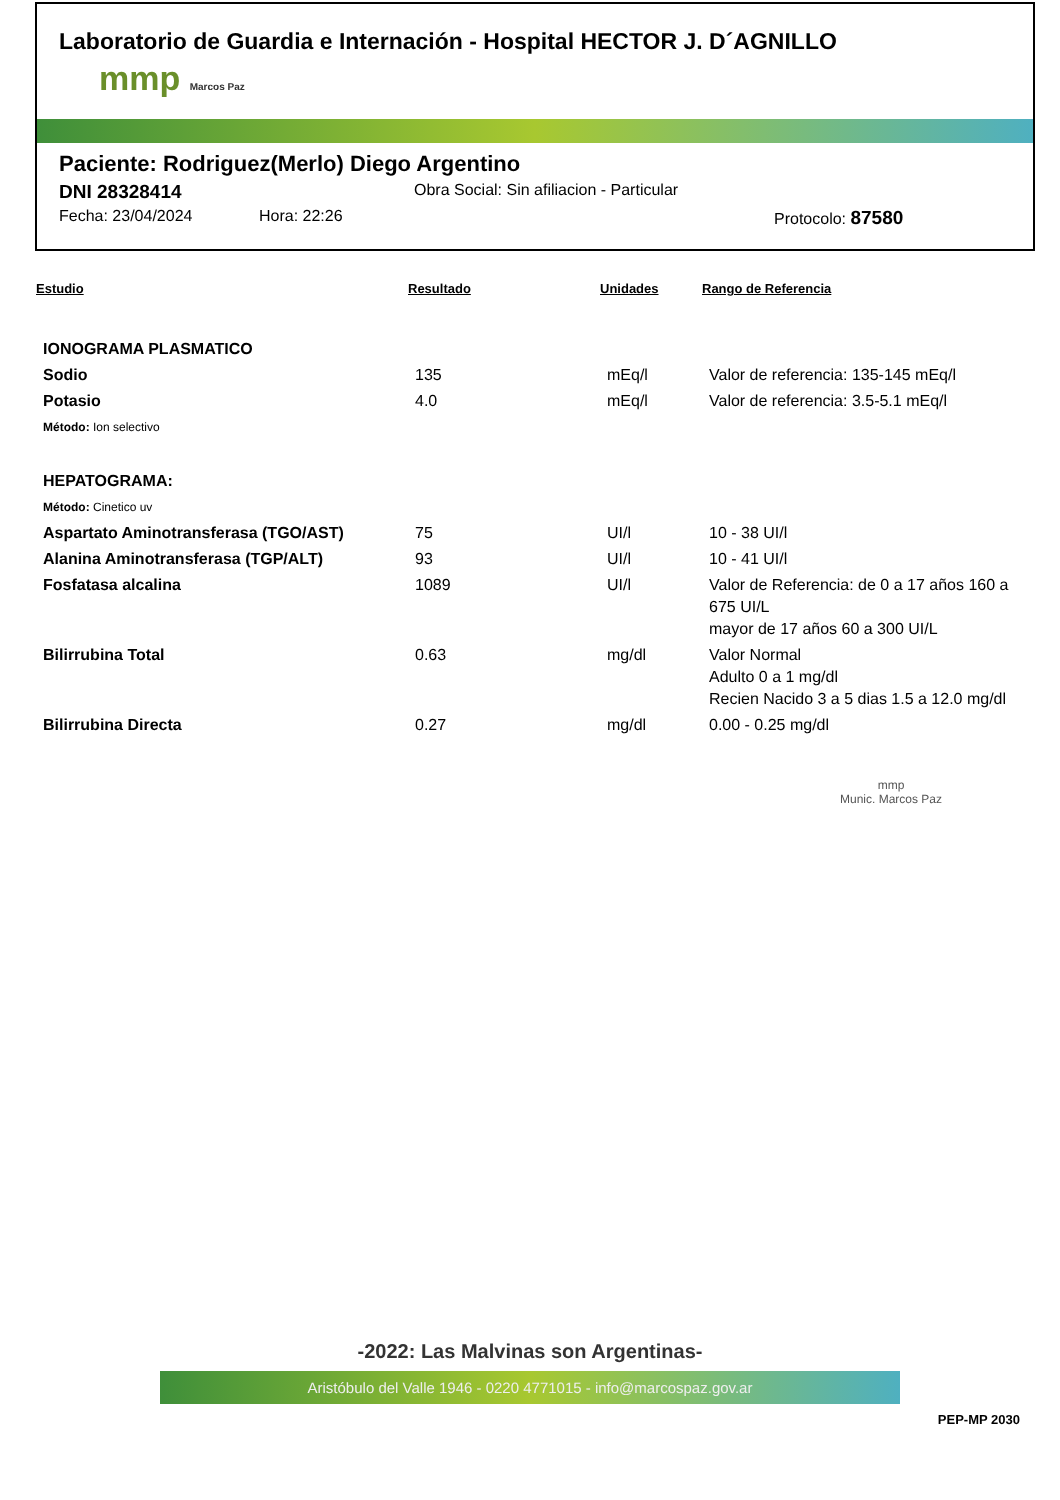Laboratorio de Guardia e Internación - Hospital HECTOR J. D´AGNILLO
mmp Marcos Paz
Paciente: Rodriguez(Merlo) Diego Argentino
DNI 28328414 Obra Social: Sin afiliacion - Particular
Fecha: 23/04/2024 Hora: 22:26 Protocolo: 87580
| Estudio | Resultado | Unidades | Rango de Referencia |
| --- | --- | --- | --- |
| IONOGRAMA PLASMATICO | | | |
| Sodio | 135 | mEq/l | Valor de referencia: 135-145 mEq/l |
| Potasio | 4.0 | mEq/l | Valor de referencia: 3.5-5.1 mEq/l |
| Método: Ion selectivo | | | |
| HEPATOGRAMA: | | | |
| Método: Cinetico uv | | | |
| Aspartato Aminotransferasa (TGO/AST) | 75 | UI/l | 10 - 38 UI/l |
| Alanina Aminotransferasa (TGP/ALT) | 93 | UI/l | 10 - 41 UI/l |
| Fosfatasa alcalina | 1089 | UI/l | Valor de Referencia: de 0 a 17 años 160 a 675 UI/L mayor de 17 años 60 a 300 UI/L |
| Bilirrubina Total | 0.63 | mg/dl | Valor Normal Adulto 0 a 1 mg/dl Recien Nacido 3 a 5 dias 1.5 a 12.0 mg/dl |
| Bilirrubina Directa | 0.27 | mg/dl | 0.00 - 0.25 mg/dl |
mmp
Munic. Marcos Paz
-2022: Las Malvinas son Argentinas-
Aristóbulo del Valle 1946 - 0220 4771015 - info@marcospaz.gov.ar
PEP-MP 2030